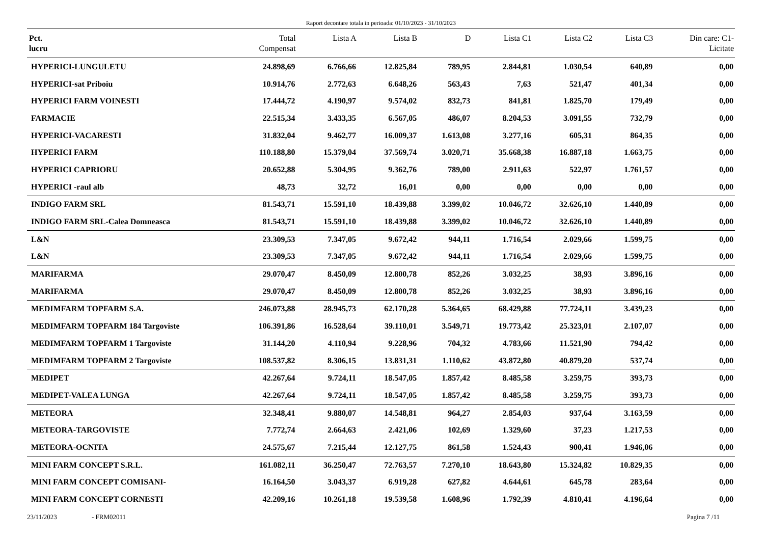Raport decontare totala in perioada: 01/10/2023 - 31/10/2023
| Pct. lucru | Total Compensat | Lista A | Lista B | D | Lista C1 | Lista C2 | Lista C3 | Din care: C1- Licitate |
| --- | --- | --- | --- | --- | --- | --- | --- | --- |
| HYPERICI-LUNGULETU | 24.898,69 | 6.766,66 | 12.825,84 | 789,95 | 2.844,81 | 1.030,54 | 640,89 | 0,00 |
| HYPERICI-sat Priboiu | 10.914,76 | 2.772,63 | 6.648,26 | 563,43 | 7,63 | 521,47 | 401,34 | 0,00 |
| HYPERICI FARM VOINESTI | 17.444,72 | 4.190,97 | 9.574,02 | 832,73 | 841,81 | 1.825,70 | 179,49 | 0,00 |
| FARMACIE | 22.515,34 | 3.433,35 | 6.567,05 | 486,07 | 8.204,53 | 3.091,55 | 732,79 | 0,00 |
| HYPERICI-VACARESTI | 31.832,04 | 9.462,77 | 16.009,37 | 1.613,08 | 3.277,16 | 605,31 | 864,35 | 0,00 |
| HYPERICI FARM | 110.188,80 | 15.379,04 | 37.569,74 | 3.020,71 | 35.668,38 | 16.887,18 | 1.663,75 | 0,00 |
| HYPERICI CAPRIORU | 20.652,88 | 5.304,95 | 9.362,76 | 789,00 | 2.911,63 | 522,97 | 1.761,57 | 0,00 |
| HYPERICI -raul alb | 48,73 | 32,72 | 16,01 | 0,00 | 0,00 | 0,00 | 0,00 | 0,00 |
| INDIGO FARM SRL | 81.543,71 | 15.591,10 | 18.439,88 | 3.399,02 | 10.046,72 | 32.626,10 | 1.440,89 | 0,00 |
| INDIGO FARM SRL-Calea Domneasca | 81.543,71 | 15.591,10 | 18.439,88 | 3.399,02 | 10.046,72 | 32.626,10 | 1.440,89 | 0,00 |
| L&N | 23.309,53 | 7.347,05 | 9.672,42 | 944,11 | 1.716,54 | 2.029,66 | 1.599,75 | 0,00 |
| L&N | 23.309,53 | 7.347,05 | 9.672,42 | 944,11 | 1.716,54 | 2.029,66 | 1.599,75 | 0,00 |
| MARIFARMA | 29.070,47 | 8.450,09 | 12.800,78 | 852,26 | 3.032,25 | 38,93 | 3.896,16 | 0,00 |
| MARIFARMA | 29.070,47 | 8.450,09 | 12.800,78 | 852,26 | 3.032,25 | 38,93 | 3.896,16 | 0,00 |
| MEDIMFARM TOPFARM S.A. | 246.073,88 | 28.945,73 | 62.170,28 | 5.364,65 | 68.429,88 | 77.724,11 | 3.439,23 | 0,00 |
| MEDIMFARM TOPFARM 184 Targoviste | 106.391,86 | 16.528,64 | 39.110,01 | 3.549,71 | 19.773,42 | 25.323,01 | 2.107,07 | 0,00 |
| MEDIMFARM TOPFARM 1 Targoviste | 31.144,20 | 4.110,94 | 9.228,96 | 704,32 | 4.783,66 | 11.521,90 | 794,42 | 0,00 |
| MEDIMFARM TOPFARM 2 Targoviste | 108.537,82 | 8.306,15 | 13.831,31 | 1.110,62 | 43.872,80 | 40.879,20 | 537,74 | 0,00 |
| MEDIPET | 42.267,64 | 9.724,11 | 18.547,05 | 1.857,42 | 8.485,58 | 3.259,75 | 393,73 | 0,00 |
| MEDIPET-VALEA LUNGA | 42.267,64 | 9.724,11 | 18.547,05 | 1.857,42 | 8.485,58 | 3.259,75 | 393,73 | 0,00 |
| METEORA | 32.348,41 | 9.880,07 | 14.548,81 | 964,27 | 2.854,03 | 937,64 | 3.163,59 | 0,00 |
| METEORA-TARGOVISTE | 7.772,74 | 2.664,63 | 2.421,06 | 102,69 | 1.329,60 | 37,23 | 1.217,53 | 0,00 |
| METEORA-OCNITA | 24.575,67 | 7.215,44 | 12.127,75 | 861,58 | 1.524,43 | 900,41 | 1.946,06 | 0,00 |
| MINI FARM CONCEPT S.R.L. | 161.082,11 | 36.250,47 | 72.763,57 | 7.270,10 | 18.643,80 | 15.324,82 | 10.829,35 | 0,00 |
| MINI FARM CONCEPT COMISANI- | 16.164,50 | 3.043,37 | 6.919,28 | 627,82 | 4.644,61 | 645,78 | 283,64 | 0,00 |
| MINI FARM CONCEPT CORNESTI | 42.209,16 | 10.261,18 | 19.539,58 | 1.608,96 | 1.792,39 | 4.810,41 | 4.196,64 | 0,00 |
23/11/2023 - FRM02011 Pagina 7 /11